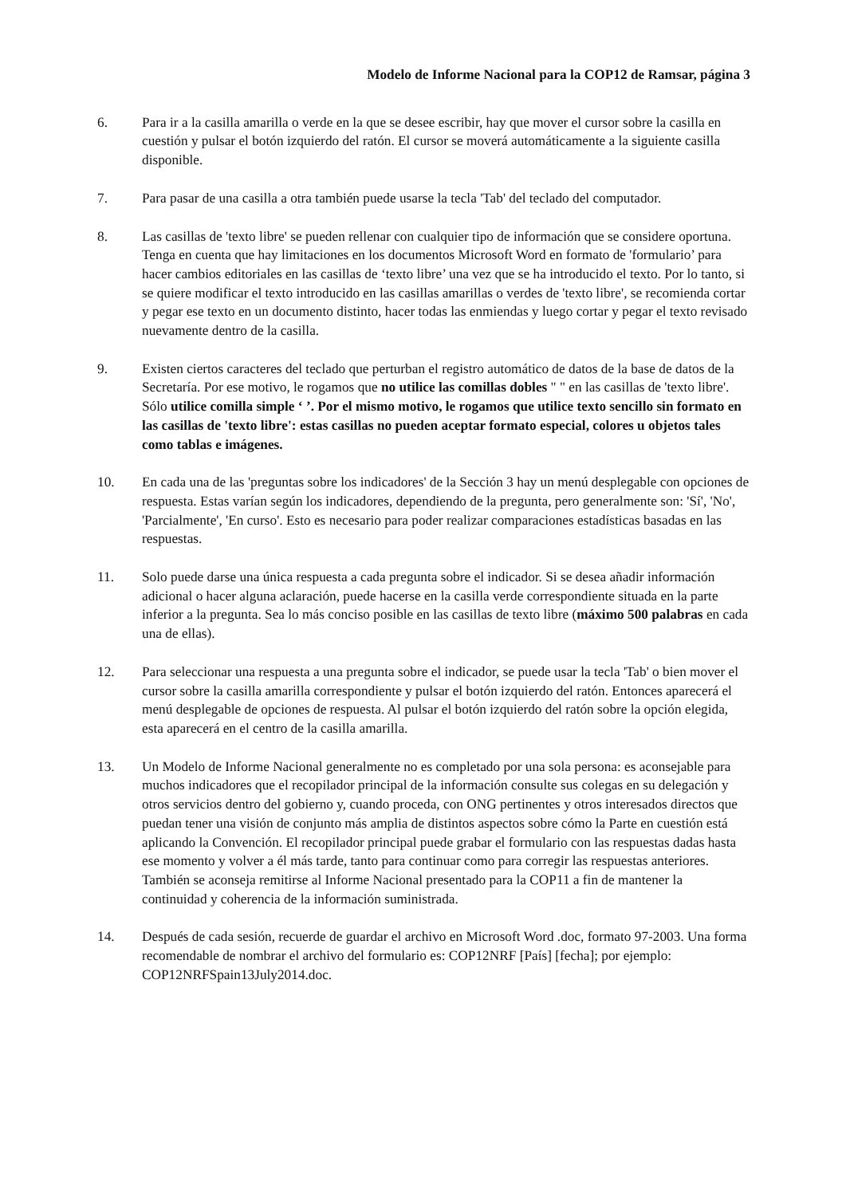Modelo de Informe Nacional para la COP12 de Ramsar, página 3
6. Para ir a la casilla amarilla o verde en la que se desee escribir, hay que mover el cursor sobre la casilla en cuestión y pulsar el botón izquierdo del ratón. El cursor se moverá automáticamente a la siguiente casilla disponible.
7. Para pasar de una casilla a otra también puede usarse la tecla 'Tab' del teclado del computador.
8. Las casillas de 'texto libre' se pueden rellenar con cualquier tipo de información que se considere oportuna. Tenga en cuenta que hay limitaciones en los documentos Microsoft Word en formato de 'formulario’ para hacer cambios editoriales en las casillas de ‘texto libre’ una vez que se ha introducido el texto. Por lo tanto, si se quiere modificar el texto introducido en las casillas amarillas o verdes de 'texto libre', se recomienda cortar y pegar ese texto en un documento distinto, hacer todas las enmiendas y luego cortar y pegar el texto revisado nuevamente dentro de la casilla.
9. Existen ciertos caracteres del teclado que perturban el registro automático de datos de la base de datos de la Secretaría. Por ese motivo, le rogamos que no utilice las comillas dobles " " en las casillas de 'texto libre'. Sólo utilice comilla simple ‘ ’. Por el mismo motivo, le rogamos que utilice texto sencillo sin formato en las casillas de 'texto libre': estas casillas no pueden aceptar formato especial, colores u objetos tales como tablas e imágenes.
10. En cada una de las 'preguntas sobre los indicadores' de la Sección 3 hay un menú desplegable con opciones de respuesta. Estas varían según los indicadores, dependiendo de la pregunta, pero generalmente son: 'Sí', 'No', 'Parcialmente', 'En curso'. Esto es necesario para poder realizar comparaciones estadísticas basadas en las respuestas.
11. Solo puede darse una única respuesta a cada pregunta sobre el indicador. Si se desea añadir información adicional o hacer alguna aclaración, puede hacerse en la casilla verde correspondiente situada en la parte inferior a la pregunta. Sea lo más conciso posible en las casillas de texto libre (máximo 500 palabras en cada una de ellas).
12. Para seleccionar una respuesta a una pregunta sobre el indicador, se puede usar la tecla 'Tab' o bien mover el cursor sobre la casilla amarilla correspondiente y pulsar el botón izquierdo del ratón. Entonces aparecerá el menú desplegable de opciones de respuesta. Al pulsar el botón izquierdo del ratón sobre la opción elegida, esta aparecerá en el centro de la casilla amarilla.
13. Un Modelo de Informe Nacional generalmente no es completado por una sola persona: es aconsejable para muchos indicadores que el recopilador principal de la información consulte sus colegas en su delegación y otros servicios dentro del gobierno y, cuando proceda, con ONG pertinentes y otros interesados directos que puedan tener una visión de conjunto más amplia de distintos aspectos sobre cómo la Parte en cuestión está aplicando la Convención. El recopilador principal puede grabar el formulario con las respuestas dadas hasta ese momento y volver a él más tarde, tanto para continuar como para corregir las respuestas anteriores. También se aconseja remitirse al Informe Nacional presentado para la COP11 a fin de mantener la continuidad y coherencia de la información suministrada.
14. Después de cada sesión, recuerde de guardar el archivo en Microsoft Word .doc, formato 97-2003. Una forma recomendable de nombrar el archivo del formulario es: COP12NRF [País] [fecha]; por ejemplo: COP12NRFSpain13July2014.doc.